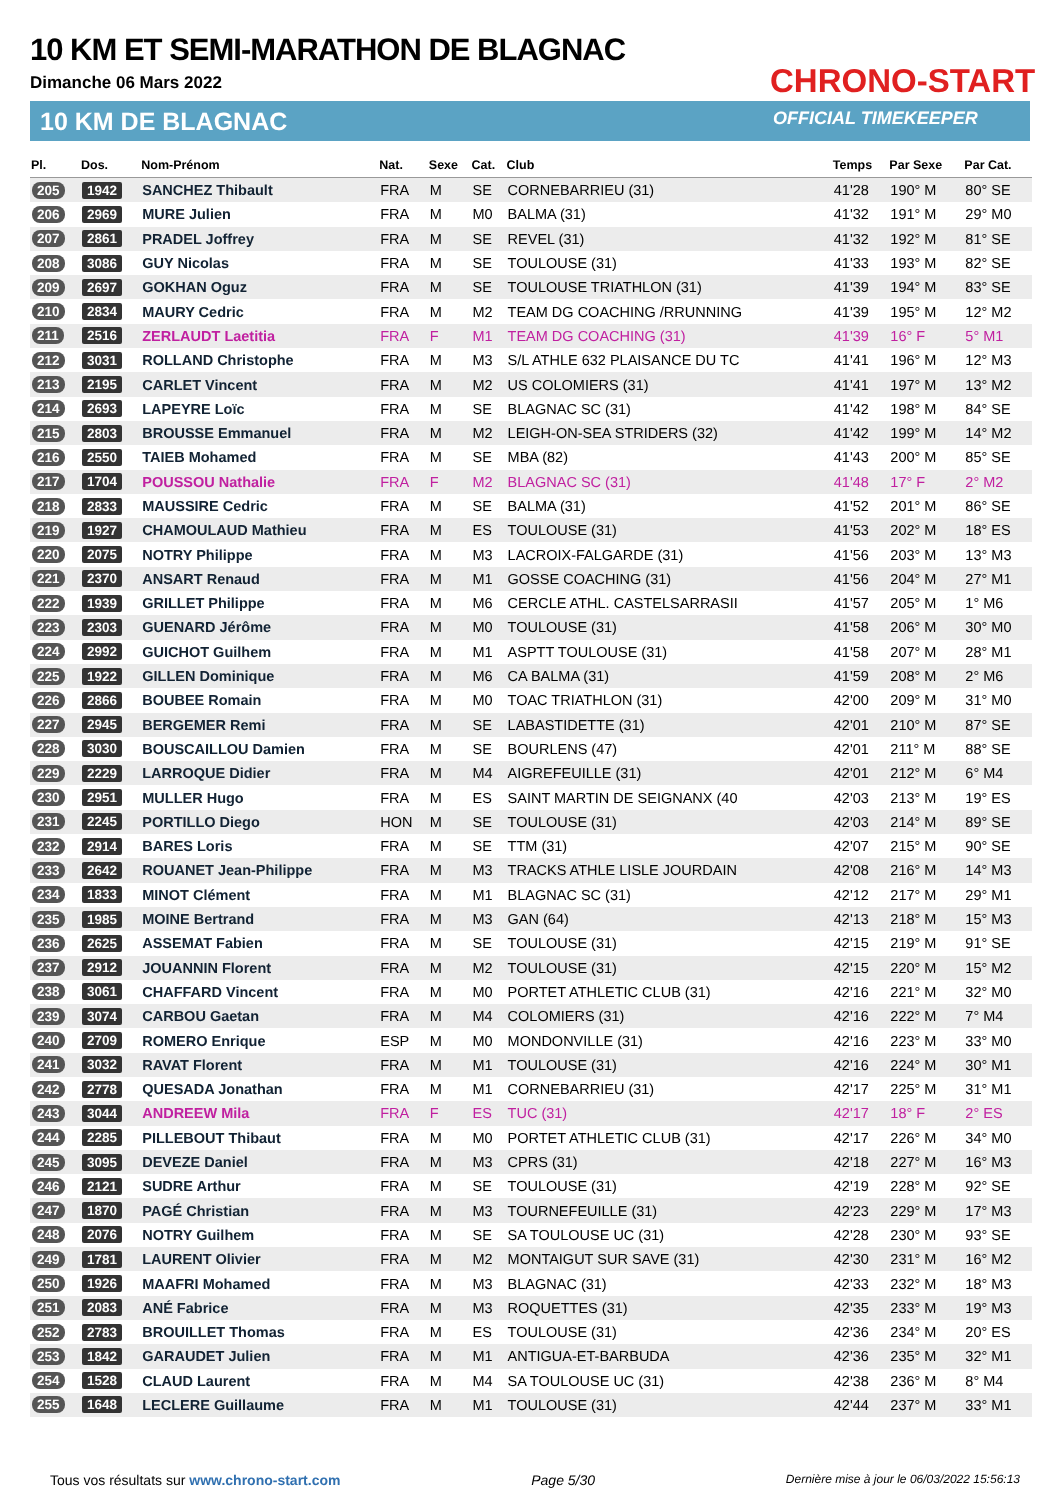10 KM ET SEMI-MARATHON DE BLAGNAC
Dimanche 06 Mars 2022
10 KM DE BLAGNAC
CHRONO-START
OFFICIAL TIMEKEEPER
| Pl. | Dos. | Nom-Prénom | Nat. | Sexe | Cat. | Club | Temps | Par Sexe | Par Cat. |
| --- | --- | --- | --- | --- | --- | --- | --- | --- | --- |
| 205 | 1942 | SANCHEZ Thibault | FRA | M | SE | CORNEBARRIEU (31) | 41'28 | 190° M | 80° SE |
| 206 | 2969 | MURE Julien | FRA | M | M0 | BALMA (31) | 41'32 | 191° M | 29° M0 |
| 207 | 2861 | PRADEL Joffrey | FRA | M | SE | REVEL (31) | 41'32 | 192° M | 81° SE |
| 208 | 3086 | GUY Nicolas | FRA | M | SE | TOULOUSE (31) | 41'33 | 193° M | 82° SE |
| 209 | 2697 | GOKHAN Oguz | FRA | M | SE | TOULOUSE TRIATHLON (31) | 41'39 | 194° M | 83° SE |
| 210 | 2834 | MAURY Cedric | FRA | M | M2 | TEAM DG COACHING /RRUNNING | 41'39 | 195° M | 12° M2 |
| 211 | 2516 | ZERLAUDT Laetitia | FRA | F | M1 | TEAM DG COACHING (31) | 41'39 | 16° F | 5° M1 |
| 212 | 3031 | ROLLAND Christophe | FRA | M | M3 | S/L ATHLE 632 PLAISANCE DU TC | 41'41 | 196° M | 12° M3 |
| 213 | 2195 | CARLET Vincent | FRA | M | M2 | US COLOMIERS (31) | 41'41 | 197° M | 13° M2 |
| 214 | 2693 | LAPEYRE Loïc | FRA | M | SE | BLAGNAC SC (31) | 41'42 | 198° M | 84° SE |
| 215 | 2803 | BROUSSE Emmanuel | FRA | M | M2 | LEIGH-ON-SEA STRIDERS (32) | 41'42 | 199° M | 14° M2 |
| 216 | 2550 | TAIEB Mohamed | FRA | M | SE | MBA (82) | 41'43 | 200° M | 85° SE |
| 217 | 1704 | POUSSOU Nathalie | FRA | F | M2 | BLAGNAC SC (31) | 41'48 | 17° F | 2° M2 |
| 218 | 2833 | MAUSSIRE Cedric | FRA | M | SE | BALMA (31) | 41'52 | 201° M | 86° SE |
| 219 | 1927 | CHAMOULAUD Mathieu | FRA | M | ES | TOULOUSE (31) | 41'53 | 202° M | 18° ES |
| 220 | 2075 | NOTRY Philippe | FRA | M | M3 | LACROIX-FALGARDE (31) | 41'56 | 203° M | 13° M3 |
| 221 | 2370 | ANSART Renaud | FRA | M | M1 | GOSSE COACHING (31) | 41'56 | 204° M | 27° M1 |
| 222 | 1939 | GRILLET Philippe | FRA | M | M6 | CERCLE ATHL. CASTELSARRASII | 41'57 | 205° M | 1° M6 |
| 223 | 2303 | GUENARD Jérôme | FRA | M | M0 | TOULOUSE (31) | 41'58 | 206° M | 30° M0 |
| 224 | 2992 | GUICHOT Guilhem | FRA | M | M1 | ASPTT TOULOUSE (31) | 41'58 | 207° M | 28° M1 |
| 225 | 1922 | GILLEN Dominique | FRA | M | M6 | CA BALMA (31) | 41'59 | 208° M | 2° M6 |
| 226 | 2866 | BOUBEE Romain | FRA | M | M0 | TOAC TRIATHLON (31) | 42'00 | 209° M | 31° M0 |
| 227 | 2945 | BERGEMER Remi | FRA | M | SE | LABASTIDETTE (31) | 42'01 | 210° M | 87° SE |
| 228 | 3030 | BOUSCAILLOU Damien | FRA | M | SE | BOURLENS (47) | 42'01 | 211° M | 88° SE |
| 229 | 2229 | LARROQUE Didier | FRA | M | M4 | AIGREFEUILLE (31) | 42'01 | 212° M | 6° M4 |
| 230 | 2951 | MULLER Hugo | FRA | M | ES | SAINT MARTIN DE SEIGNANX (40 | 42'03 | 213° M | 19° ES |
| 231 | 2245 | PORTILLO Diego | HON | M | SE | TOULOUSE (31) | 42'03 | 214° M | 89° SE |
| 232 | 2914 | BARES Loris | FRA | M | SE | TTM (31) | 42'07 | 215° M | 90° SE |
| 233 | 2642 | ROUANET Jean-Philippe | FRA | M | M3 | TRACKS ATHLE LISLE JOURDAIN | 42'08 | 216° M | 14° M3 |
| 234 | 1833 | MINOT Clément | FRA | M | M1 | BLAGNAC SC (31) | 42'12 | 217° M | 29° M1 |
| 235 | 1985 | MOINE Bertrand | FRA | M | M3 | GAN (64) | 42'13 | 218° M | 15° M3 |
| 236 | 2625 | ASSEMAT Fabien | FRA | M | SE | TOULOUSE (31) | 42'15 | 219° M | 91° SE |
| 237 | 2912 | JOUANNIN Florent | FRA | M | M2 | TOULOUSE (31) | 42'15 | 220° M | 15° M2 |
| 238 | 3061 | CHAFFARD Vincent | FRA | M | M0 | PORTET ATHLETIC CLUB (31) | 42'16 | 221° M | 32° M0 |
| 239 | 3074 | CARBOU Gaetan | FRA | M | M4 | COLOMIERS (31) | 42'16 | 222° M | 7° M4 |
| 240 | 2709 | ROMERO Enrique | ESP | M | M0 | MONDONVILLE (31) | 42'16 | 223° M | 33° M0 |
| 241 | 3032 | RAVAT Florent | FRA | M | M1 | TOULOUSE (31) | 42'16 | 224° M | 30° M1 |
| 242 | 2778 | QUESADA Jonathan | FRA | M | M1 | CORNEBARRIEU (31) | 42'17 | 225° M | 31° M1 |
| 243 | 3044 | ANDREEW Mila | FRA | F | ES | TUC (31) | 42'17 | 18° F | 2° ES |
| 244 | 2285 | PILLEBOUT Thibaut | FRA | M | M0 | PORTET ATHLETIC CLUB (31) | 42'17 | 226° M | 34° M0 |
| 245 | 3095 | DEVEZE Daniel | FRA | M | M3 | CPRS (31) | 42'18 | 227° M | 16° M3 |
| 246 | 2121 | SUDRE Arthur | FRA | M | SE | TOULOUSE (31) | 42'19 | 228° M | 92° SE |
| 247 | 1870 | PAGÉ Christian | FRA | M | M3 | TOURNEFEUILLE (31) | 42'23 | 229° M | 17° M3 |
| 248 | 2076 | NOTRY Guilhem | FRA | M | SE | SA TOULOUSE UC (31) | 42'28 | 230° M | 93° SE |
| 249 | 1781 | LAURENT Olivier | FRA | M | M2 | MONTAIGUT SUR SAVE (31) | 42'30 | 231° M | 16° M2 |
| 250 | 1926 | MAAFRI Mohamed | FRA | M | M3 | BLAGNAC (31) | 42'33 | 232° M | 18° M3 |
| 251 | 2083 | ANÉ Fabrice | FRA | M | M3 | ROQUETTES (31) | 42'35 | 233° M | 19° M3 |
| 252 | 2783 | BROUILLET Thomas | FRA | M | ES | TOULOUSE (31) | 42'36 | 234° M | 20° ES |
| 253 | 1842 | GARAUDET Julien | FRA | M | M1 | ANTIGUA-ET-BARBUDA | 42'36 | 235° M | 32° M1 |
| 254 | 1528 | CLAUD Laurent | FRA | M | M4 | SA TOULOUSE UC (31) | 42'38 | 236° M | 8° M4 |
| 255 | 1648 | LECLERE Guillaume | FRA | M | M1 | TOULOUSE (31) | 42'44 | 237° M | 33° M1 |
Tous vos résultats sur www.chrono-start.com Page 5/30 Dernière mise à jour le 06/03/2022 15:56:13